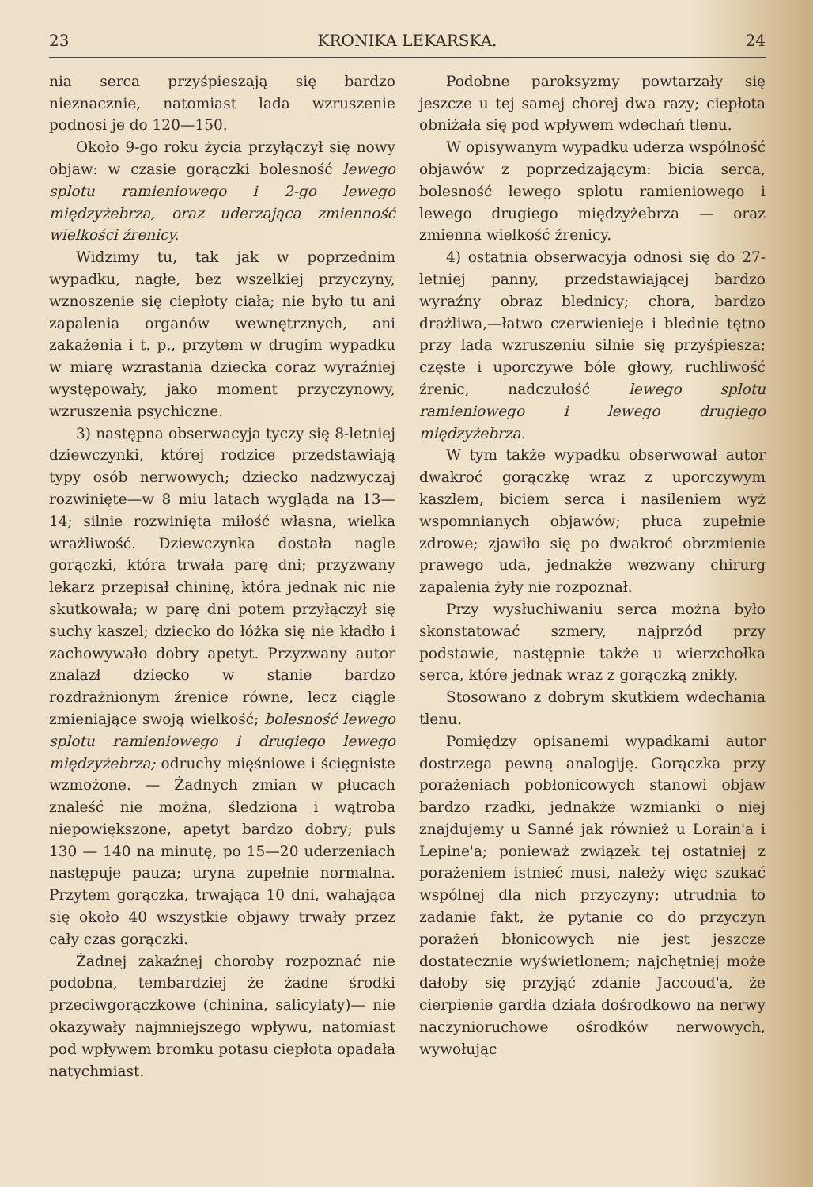23 KRONIKA LEKARSKA. 24
nia serca przyśpieszają się bardzo nieznacznie, natomiast lada wzruszenie podnosi je do 120—150.
Około 9-go roku życia przyłączył się nowy objaw: w czasie gorączki bolesność lewego splotu ramieniowego i 2-go lewego międzyżebrza, oraz uderzająca zmienność wielkości źrenicy.
Widzimy tu, tak jak w poprzednim wypadku, nagłe, bez wszelkiej przyczyny, wznoszenie się ciepłoty ciała; nie było tu ani zapalenia organów wewnętrznych, ani zakażenia i t. p., przytem w drugim wypadku w miarę wzrastania dziecka coraz wyraźniej występowały, jako moment przyczynowy, wzruszenia psychiczne.
3) następna obserwacyja tyczy się 8-letniej dziewczynki, której rodzice przedstawiają typy osób nerwowych; dziecko nadzwyczaj rozwinięte—w 8 miu latach wygląda na 13—14; silnie rozwinięta miłość własna, wielka wrażliwość. Dziewczynka dostała nagle gorączki, która trwała parę dni; przyzwany lekarz przepisał chininę, która jednak nic nie skutkowała; w parę dni potem przyłączył się suchy kaszel; dziecko do łóżka się nie kładło i zachowywało dobry apetyt. Przyzwany autor znalazł dziecko w stanie bardzo rozdrażnionym źrenice równe, lecz ciągle zmieniające swoją wielkość; bolesność lewego splotu ramieniowego i drugiego lewego międzyżebrza; odruchy mięśniowe i ścięgniste wzmożone. — Żadnych zmian w płucach znaleść nie można, śledziona i wątroba niepowiększone, apetyt bardzo dobry; puls 130 — 140 na minutę, po 15—20 uderzeniach następuje pauza; uryna zupełnie normalna. Przytem gorączka, trwająca 10 dni, wahająca się około 40 wszystkie objawy trwały przez cały czas gorączki.
Żadnej zakaźnej choroby rozpoznać nie podobna, tembardziej że żadne środki przeciwgorączkowe (chinina, salicylaty)— nie okazywały najmniejszego wpływu, natomiast pod wpływem bromku potasu ciepłota opadała natychmiast.
Podobne paroksyzmy powtarzały się jeszcze u tej samej chorej dwa razy; ciepłota obniżała się pod wpływem wdechań tlenu.
W opisywanym wypadku uderza wspólność objawów z poprzedzającym: bicia serca, bolesność lewego splotu ramieniowego i lewego drugiego międzyżebrza — oraz zmienna wielkość źrenicy.
4) ostatnia obserwacyja odnosi się do 27-letniej panny, przedstawiającej bardzo wyraźny obraz blednicy; chora, bardzo drażliwa,—łatwo czerwienieje i blednie tętno przy lada wzruszeniu silnie się przyśpiesza; częste i uporczywe bóle głowy, ruchliwość źrenic, nadczułość lewego splotu ramieniowego i lewego drugiego międzyżebrza.
W tym także wypadku obserwował autor dwakroć gorączkę wraz z uporczywym kaszlem, biciem serca i nasileniem wyż wspomnianych objawów; płuca zupełnie zdrowe; zjawiło się po dwakroć obrzmienie prawego uda, jednakże wezwany chirurg zapalenia żyły nie rozpoznał.
Przy wysłuchiwaniu serca można było skonstatować szmery, najprzód przy podstawie, następnie także u wierzchołka serca, które jednak wraz z gorączką znikły.
Stosowano z dobrym skutkiem wdechania tlenu.
Pomiędzy opisanemi wypadkami autor dostrzega pewną analogiję. Gorączka przy porażeniach pobłonicowych stanowi objaw bardzo rzadki, jednakże wzmianki o niej znajdujemy u Sanné jak również u Lorain'a i Lepine'a; ponieważ związek tej ostatniej z porażeniem istnieć musi, należy więc szukać wspólnej dla nich przyczyny; utrudnia to zadanie fakt, że pytanie co do przyczyn porażeń błonicowych nie jest jeszcze dostatecznie wyświetlonem; najchętniej może dałoby się przyjąć zdanie Jaccoud'a, że cierpienie gardła działa dośrodkowo na nerwy naczynioruchowe ośrodków nerwowych, wywołując